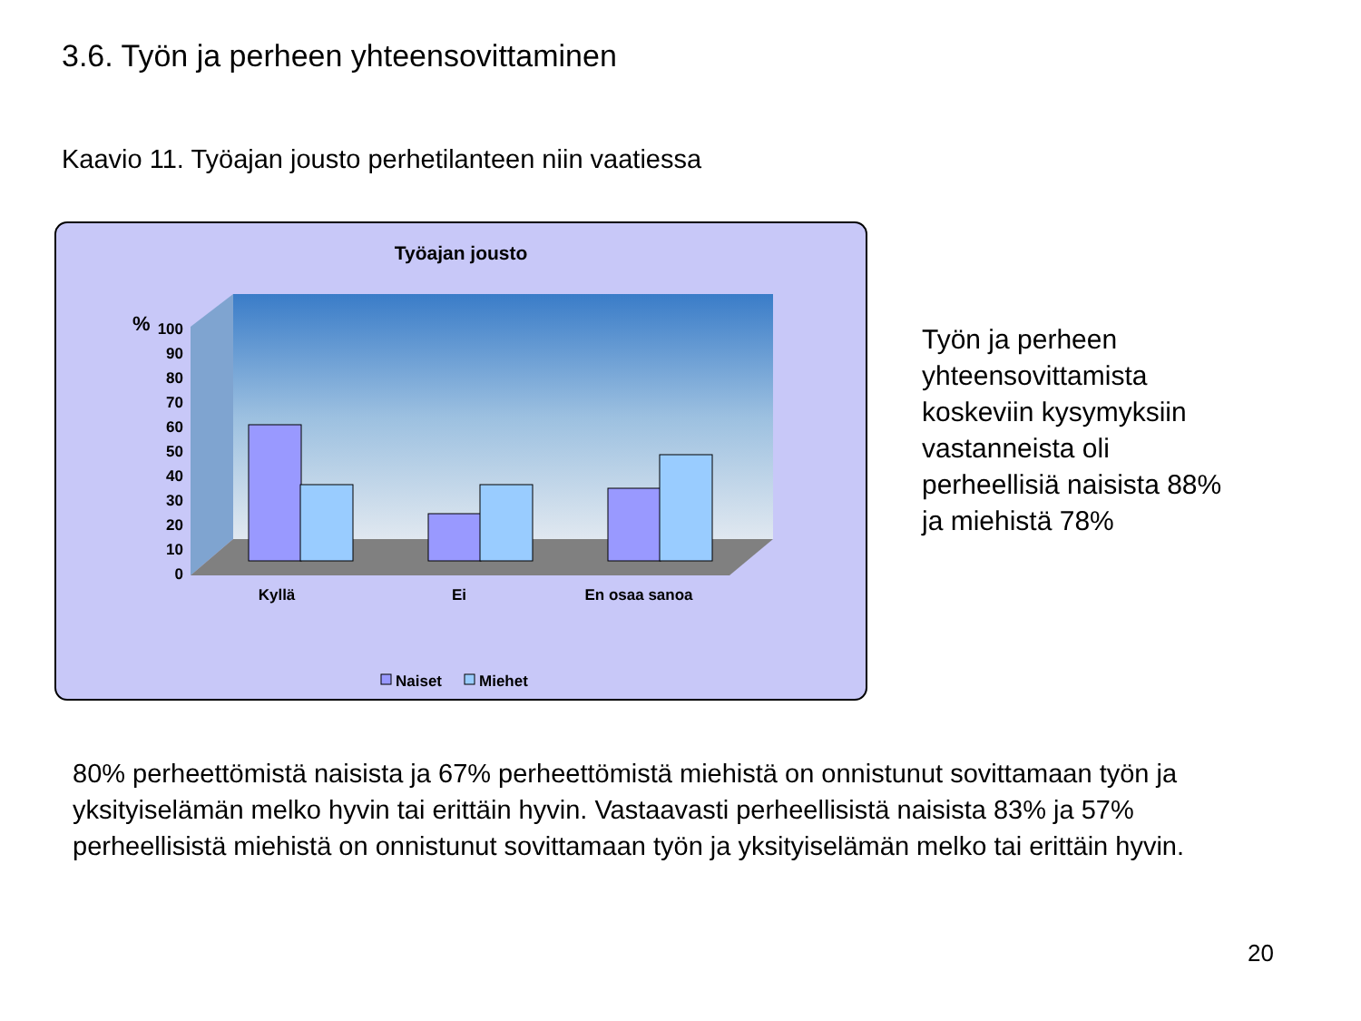3.6. Työn ja perheen yhteensovittaminen
Kaavio 11. Työajan jousto perhetilanteen niin vaatiessa
Työajan jousto
%
100
90
80
70
60
50
40
30
20
10
0
Kyllä
Ei
En osaa sanoa
Naiset
Miehet
Työn ja perheen
yhteensovittamista
koskeviin kysymyksiin
vastanneista oli
perheellisiä naisista 88%
ja miehistä 78%
80% perheettömistä naisista ja 67% perheettömistä miehistä on onnistunut sovittamaan työn ja yksityiselämän melko hyvin tai erittäin hyvin. Vastaavasti perheellisistä naisista 83% ja 57% perheellisistä miehistä on onnistunut sovittamaan työn ja yksityiselämän melko tai erittäin hyvin.
20